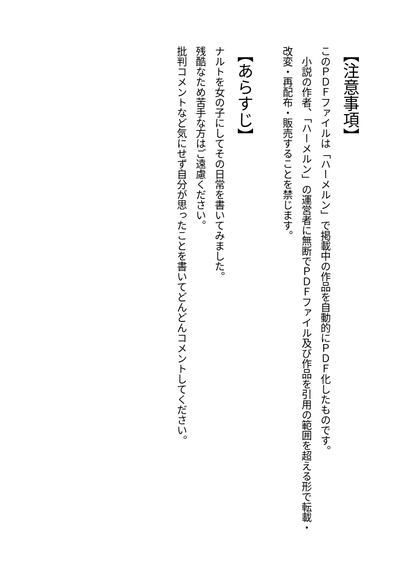【注意事項】
このＰＤＦファイルは「ハーメルン」で掲載中の作品を自動的にＰＤＦ化したものです。
　小説の作者、「ハーメルン」の運営者に無断でＰＤＦファイル及び作品を引用の範囲を超える形で転載・改変・再配布・販売することを禁じます。
【あらすじ】
ナルトを女の子にしてその日常を書いてみました。
残酷なため苦手な方はご遠慮ください。
批判コメントなど気にせず自分が思ったことを書いてどんどんコメントしてください。